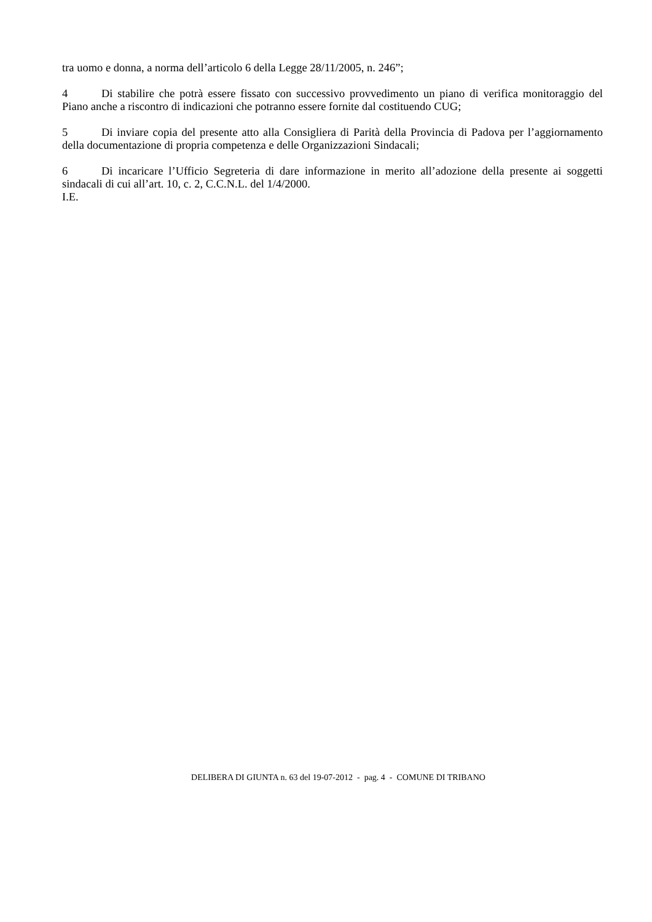tra uomo e donna, a norma dell’articolo 6 della Legge 28/11/2005, n. 246”;
4 Di stabilire che potrà essere fissato con successivo provvedimento un piano di verifica monitoraggio del Piano anche a riscontro di indicazioni che potranno essere fornite dal costituendo CUG;
5 Di inviare copia del presente atto alla Consigliera di Parità della Provincia di Padova per l’aggiornamento della documentazione di propria competenza e delle Organizzazioni Sindacali;
6 Di incaricare l’Ufficio Segreteria di dare informazione in merito all’adozione della presente ai soggetti sindacali di cui all’art. 10, c. 2, C.C.N.L. del 1/4/2000.
I.E.
DELIBERA DI GIUNTA n. 63 del 19-07-2012 - pag. 4 - COMUNE DI TRIBANO